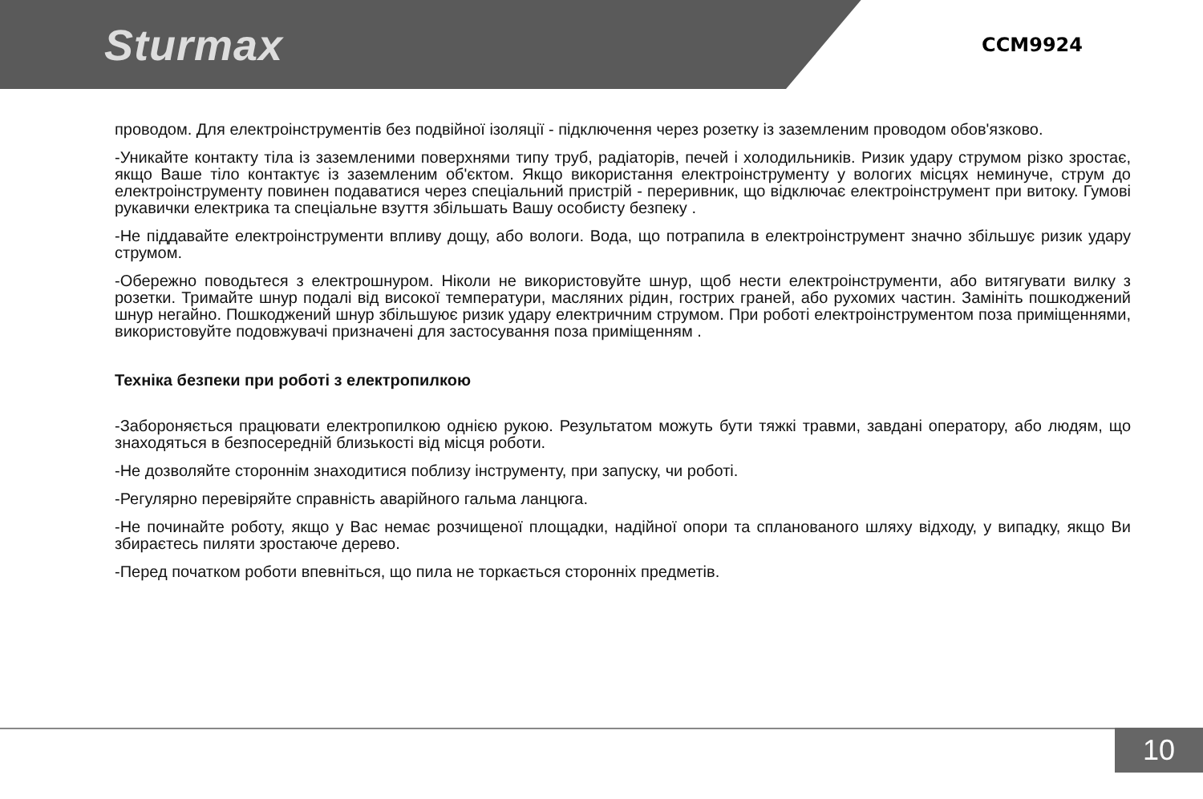Sturmax
CCM9924
проводом. Для електроінструментів без подвійної ізоляції - підключення через розетку із заземленим проводом обов'язково.
-Уникайте контакту тіла із заземленими поверхнями типу труб, радіаторів, печей і холодильників. Ризик удару струмом різко зростає, якщо Ваше тіло контактує із заземленим об'єктом. Якщо використання електроінструменту у вологих місцях неминуче, струм до електроінструменту повинен подаватися через спеціальний пристрій - переривник, що відключає електроінструмент при витоку. Гумові рукавички електрика та спеціальне взуття збільшать Вашу особисту безпеку .
-Не піддавайте електроінструменти впливу дощу, або вологи. Вода, що потрапила в електроінструмент значно збільшує ризик удару струмом.
-Обережно поводьтеся з електрошнуром. Ніколи не використовуйте шнур, щоб нести електроінструменти, або витягувати вилку з розетки. Тримайте шнур подалі від високої температури, масляних рідин, гострих граней, або рухомих частин. Замініть пошкоджений шнур негайно. Пошкоджений шнур збільшуює ризик удару електричним струмом. При роботі електроінструментом поза приміщеннями, використовуйте подовжувачі призначені для застосування поза приміщенням .
Техніка безпеки при роботі з електропилкою
-Забороняється працювати електропилкою однією рукою. Результатом можуть бути тяжкі травми, завдані оператору, або людям, що знаходяться в безпосередній близькості від місця роботи.
-Не дозволяйте стороннім знаходитися поблизу інструменту, при запуску, чи роботі.
-Регулярно перевіряйте справність аварійного гальма ланцюга.
-Не починайте роботу, якщо у Вас немає розчищеної площадки, надійної опори та спланованого шляху відходу, у випадку, якщо Ви збираєтесь пиляти зростаюче дерево.
-Перед початком роботи впевніться, що пила не торкається сторонніх предметів.
10